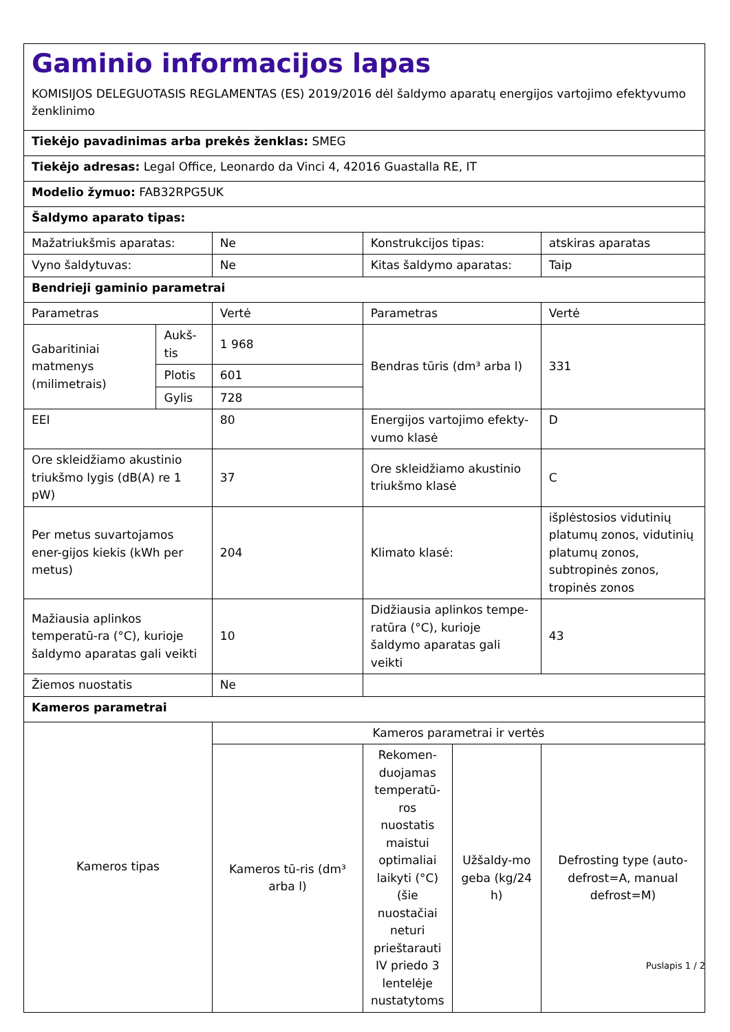| Gaminio informacijos lapas KOMISIJOS DELEGUOTASIS REGLAMENTAS (ES) 2019/2016 dėl šaldymo aparatų energijos vartojimo efektyvumo ženklinimo | | | | | |
| Tiekėjo pavadinimas arba prekės ženklas: SMEG | | | | | |
| Tiekėjo adresas: Legal Office, Leonardo da Vinci 4, 42016 Guastalla RE, IT | | | | | |
| Modelio žymuo: FAB32RPG5UK | | | | | |
| Šaldymo aparato tipas: | | | | | |
| Mažatriukšmis aparatas: | | Ne | Konstrukcijos tipas: | | atskiras aparatas |
| Vyno šaldytuvas: | | Ne | Kitas šaldymo aparatas: | | Taip |
| Bendrieji gaminio parametrai | | | | | |
| Parametras | | Vertė | Parametras | | Vertė |
| Gabaritiniai matmenys (milimetrais) | Aukš-tis | 1 968 | Bendras tūris (dm³ arba l) | | 331 |
| | Plotis | 601 | | | |
| | Gylis | 728 | | | |
| EEI | | 80 | Energijos vartojimo efekty-vumo klasė | | D |
| Ore skleidžiamo akustinio triukšmo lygis (dB(A) re 1 pW) | | 37 | Ore skleidžiamo akustinio triukšmo klasė | | C |
| Per metus suvartojamos ener-gijos kiekis (kWh per metus) | | 204 | Klimato klasė: | | išplėstosios vidutinių platumų zonos, vidutinių platumų zonos, subtropinės zonos, tropinės zonos |
| Mažiausia aplinkos temperatū-ra (°C), kurioje šaldymo aparatas gali veikti | | 10 | Didžiausia aplinkos tempe-ratūra (°C), kurioje šaldymo aparatas gali veikti | | 43 |
| Žiemos nuostatis | | Ne | | | |
| Kameros parametrai | | | | | |
| Kameros tipas | | Kameros parametrai ir vertės | | | |
| | | Kameros tū-ris (dm³ arba l) | Rekomen-duojamas temperatū-ros nuostatis maistui optimaliai laikyti (°C) (šie nuostačiai neturi prieštarauti IV priedo 3 lentelėje nustatytoms | Užšaldy-mo geba (kg/24 h) | Defrosting type (auto-defrost=A, manual defrost=M) |
Puslapis 1 / 2